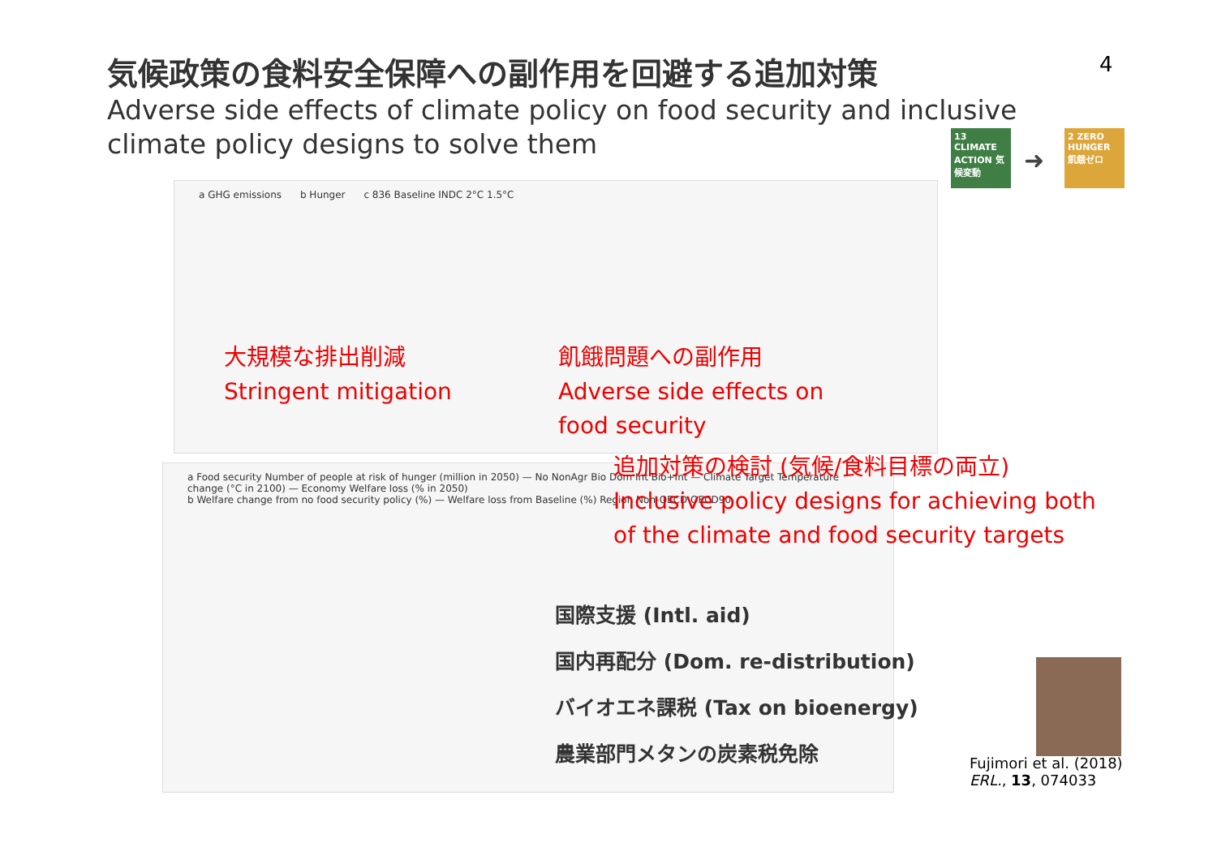気候政策の食料安全保障への副作用を回避する追加対策
Adverse side effects of climate policy on food security and inclusive climate policy designs to solve them
4
13 CLIMATE ACTION 気候変動
➜
2 ZERO HUNGER 飢餓ゼロ
a GHG emissions b Hunger c 836 Baseline INDC 2°C 1.5°C
a Food security Number of people at risk of hunger (million in 2050) — No NonAgr Bio Dom Int Bio+Int — Climate Target Temperature change (°C in 2100) — Economy Welfare loss (% in 2050)
b Welfare change from no food security policy (%) — Welfare loss from Baseline (%) Region Non-OECD OECD90
大規模な排出削減
Stringent mitigation
飢餓問題への副作用
Adverse side effects on
food security
追加対策の検討 (気候/食料目標の両立)
Inclusive policy designs for achieving both
of the climate and food security targets
国際支援 (Intl. aid)
国内再配分 (Dom. re-distribution)
バイオエネ課税 (Tax on bioenergy)
農業部門メタンの炭素税免除
Fujimori et al. (2018)
ERL., 13, 074033